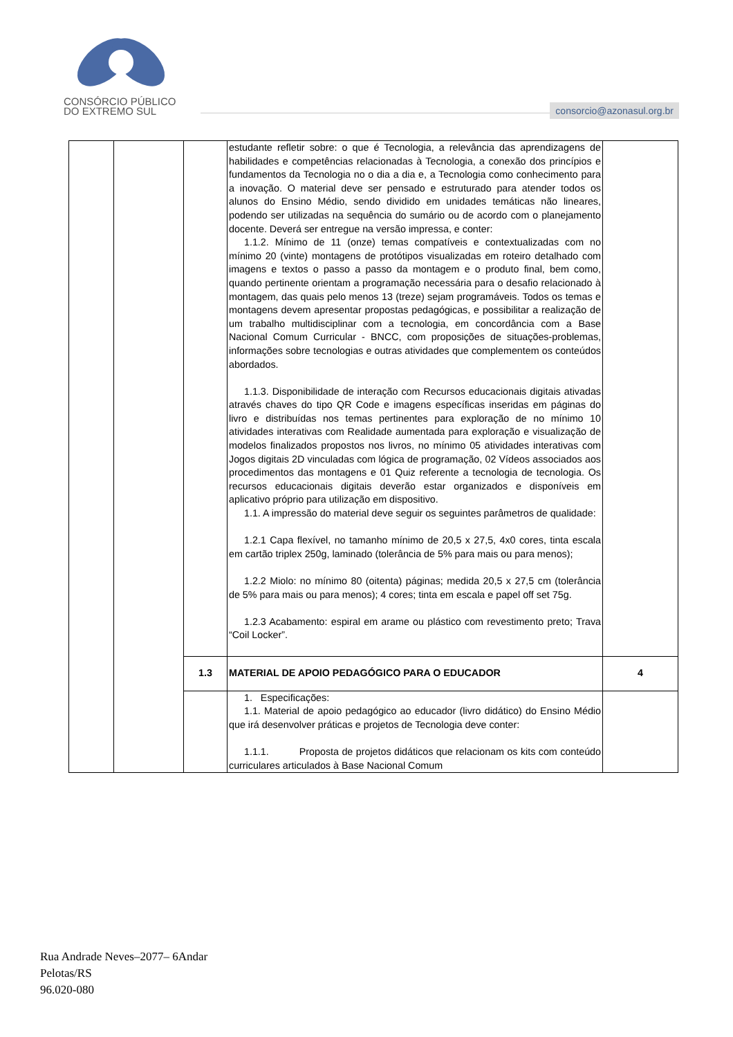CONSÓRCIO PÚBLICO
DO EXTREMO SUL
consorcio@azonasul.org.br
| | | | estudante refletir sobre: o que é Tecnologia, a relevância das aprendizagens de habilidades e competências relacionadas à Tecnologia, a conexão dos princípios e fundamentos da Tecnologia no o dia a dia e, a Tecnologia como conhecimento para a inovação. O material deve ser pensado e estruturado para atender todos os alunos do Ensino Médio, sendo dividido em unidades temáticas não lineares, podendo ser utilizadas na sequência do sumário ou de acordo com o planejamento docente. Deverá ser entregue na versão impressa, e conter: 1.1.2. Mínimo de 11 (onze) temas compatíveis e contextualizadas com no mínimo 20 (vinte) montagens de protótipos visualizadas em roteiro detalhado com imagens e textos o passo a passo da montagem e o produto final, bem como, quando pertinente orientam a programação necessária para o desafio relacionado à montagem, das quais pelo menos 13 (treze) sejam programáveis. Todos os temas e montagens devem apresentar propostas pedagógicas, e possibilitar a realização de um trabalho multidisciplinar com a tecnologia, em concordância com a Base Nacional Comum Curricular - BNCC, com proposições de situações-problemas, informações sobre tecnologias e outras atividades que complementem os conteúdos abordados. 1.1.3. Disponibilidade de interação com Recursos educacionais digitais ativadas através chaves do tipo QR Code e imagens específicas inseridas em páginas do livro e distribuídas nos temas pertinentes para exploração de no mínimo 10 atividades interativas com Realidade aumentada para exploração e visualização de modelos finalizados propostos nos livros, no mínimo 05 atividades interativas com Jogos digitais 2D vinculadas com lógica de programação, 02 Vídeos associados aos procedimentos das montagens e 01 Quiz referente a tecnologia de tecnologia. Os recursos educacionais digitais deverão estar organizados e disponíveis em aplicativo próprio para utilização em dispositivo. 1.1. A impressão do material deve seguir os seguintes parâmetros de qualidade: 1.2.1 Capa flexível, no tamanho mínimo de 20,5 x 27,5, 4x0 cores, tinta escala em cartão triplex 250g, laminado (tolerância de 5% para mais ou para menos); 1.2.2 Miolo: no mínimo 80 (oitenta) páginas; medida 20,5 x 27,5 cm (tolerância de 5% para mais ou para menos); 4 cores; tinta em escala e papel off set 75g. 1.2.3 Acabamento: espiral em arame ou plástico com revestimento preto; Trava “Coil Locker”. | |
| | | 1.3 | MATERIAL DE APOIO PEDAGÓGICO PARA O EDUCADOR | 4 |
| | | | 1. Especificações: 1.1. Material de apoio pedagógico ao educador (livro didático) do Ensino Médio que irá desenvolver práticas e projetos de Tecnologia deve conter: 1.1.1. Proposta de projetos didáticos que relacionam os kits com conteúdo curriculares articulados à Base Nacional Comum | |
Rua Andrade Neves–2077– 6Andar
Pelotas/RS
96.020-080